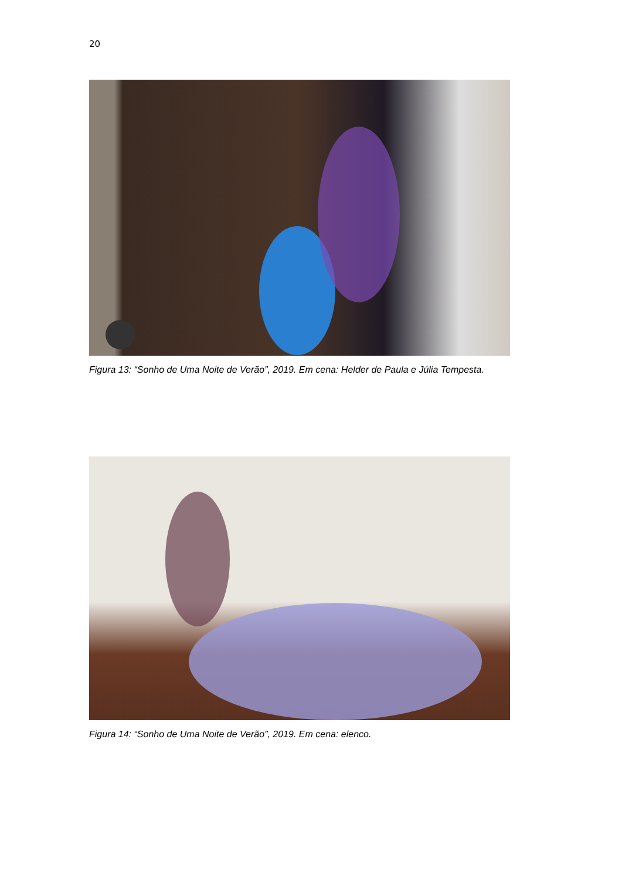20
Figura 13: “Sonho de Uma Noite de Verão”, 2019. Em cena: Helder de Paula e Júlia Tempesta.
Figura 14: “Sonho de Uma Noite de Verão”, 2019. Em cena: elenco.